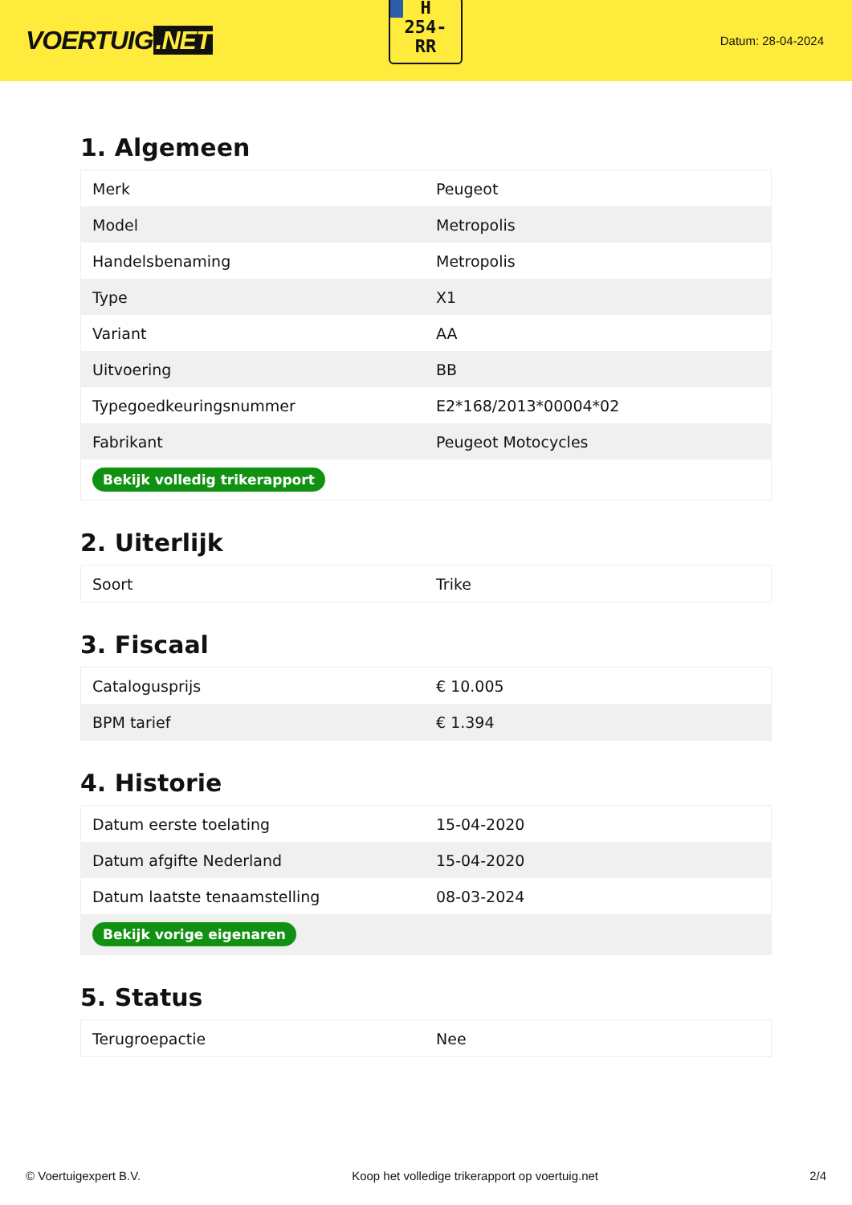VOERTUIG.NET
H
254-
RR
Datum: 28-04-2024
1. Algemeen
| Merk | Peugeot |
| Model | Metropolis |
| Handelsbenaming | Metropolis |
| Type | X1 |
| Variant | AA |
| Uitvoering | BB |
| Typegoedkeuringsnummer | E2*168/2013*00004*02 |
| Fabrikant | Peugeot Motocycles |
| Bekijk volledig trikerapport | |
2. Uiterlijk
| Soort | Trike |
3. Fiscaal
| Catalogusprijs | € 10.005 |
| BPM tarief | € 1.394 |
4. Historie
| Datum eerste toelating | 15-04-2020 |
| Datum afgifte Nederland | 15-04-2020 |
| Datum laatste tenaamstelling | 08-03-2024 |
| Bekijk vorige eigenaren | |
5. Status
| Terugroepactie | Nee |
© Voertuigexpert B.V. Koop het volledige trikerapport op voertuig.net 2/4